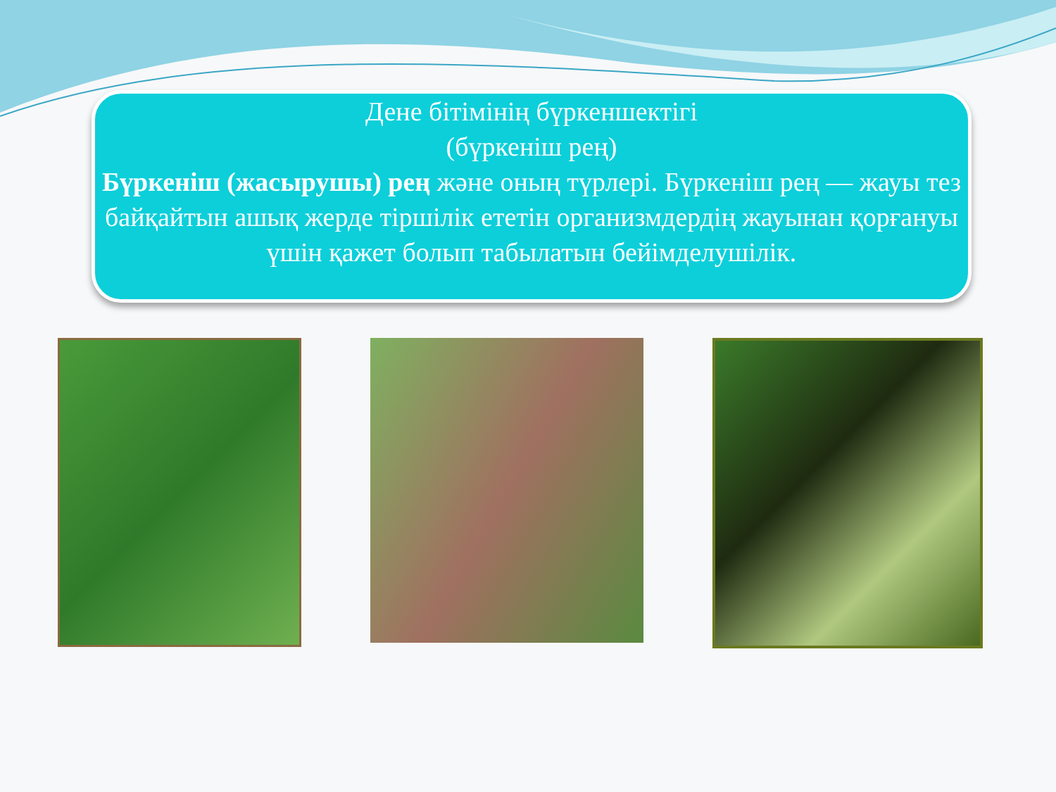Дене бітімінің бүркеншектігі
(бүркеніш рең)
Бүркеніш (жасырушы) рең және оның түрлері. Бүркеніш рең — жауы тез байқайтын ашық жерде тіршілік ететін организмдердің жауынан қорғануы үшін қажет болып табылатын бейімделушілік.